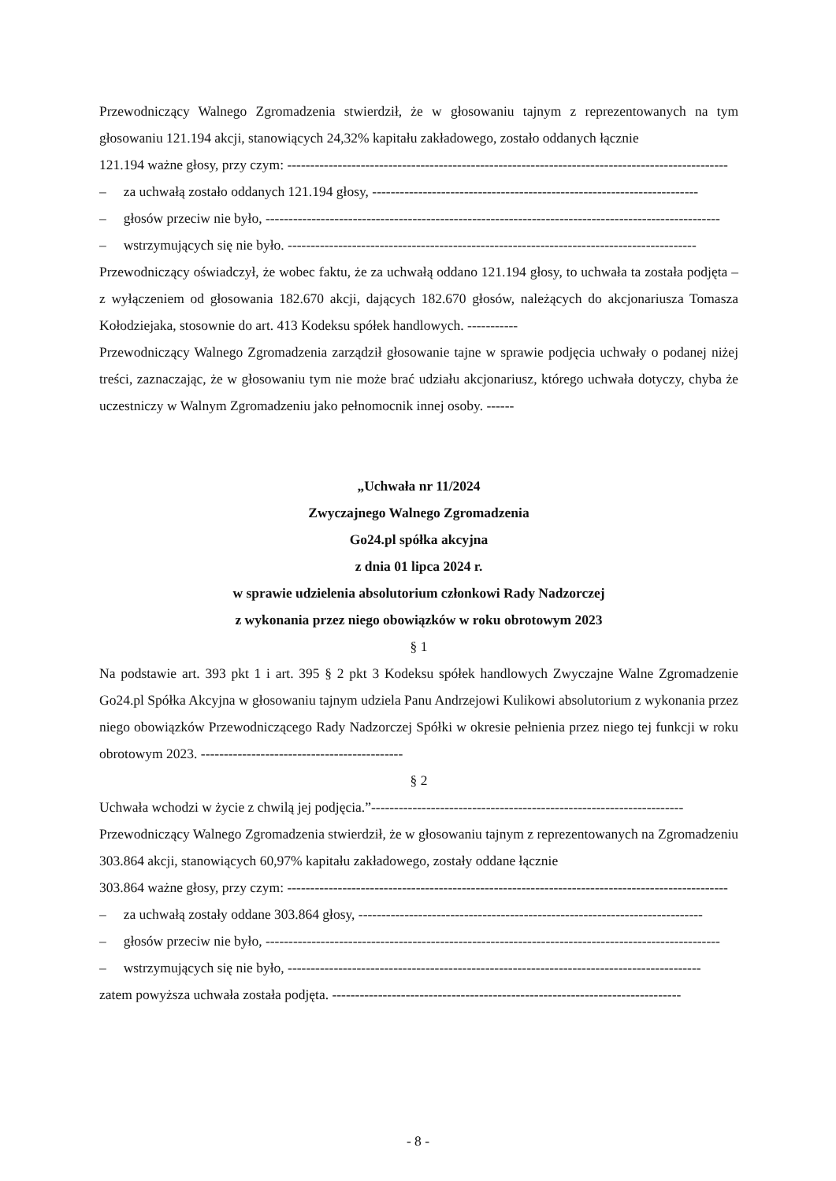Przewodniczący Walnego Zgromadzenia stwierdził, że w głosowaniu tajnym z reprezentowanych na tym głosowaniu 121.194 akcji, stanowiących 24,32% kapitału zakładowego, zostało oddanych łącznie
121.194 ważne głosy, przy czym: ------------------------------------------------------------------------------------------------
– za uchwałą zostało oddanych 121.194 głosy, -----------------------------------------------------------------------
– głosów przeciw nie było, ---------------------------------------------------------------------------------------------------
– wstrzymujących się nie było. -----------------------------------------------------------------------------------------
Przewodniczący oświadczył, że wobec faktu, że za uchwałą oddano 121.194 głosy, to uchwała ta została podjęta – z wyłączeniem od głosowania 182.670 akcji, dających 182.670 głosów, należących do akcjonariusza Tomasza Kołodziejaka, stosownie do art. 413 Kodeksu spółek handlowych. -----------
Przewodniczący Walnego Zgromadzenia zarządził głosowanie tajne w sprawie podjęcia uchwały o podanej niżej treści, zaznaczając, że w głosowaniu tym nie może brać udziału akcjonariusz, którego uchwała dotyczy, chyba że uczestniczy w Walnym Zgromadzeniu jako pełnomocnik innej osoby. ------
„Uchwała nr 11/2024
Zwyczajnego Walnego Zgromadzenia
Go24.pl spółka akcyjna
z dnia 01 lipca 2024 r.
w sprawie udzielenia absolutorium członkowi Rady Nadzorczej
z wykonania przez niego obowiązków w roku obrotowym 2023
§ 1
Na podstawie art. 393 pkt 1 i art. 395 § 2 pkt 3 Kodeksu spółek handlowych Zwyczajne Walne Zgromadzenie Go24.pl Spółka Akcyjna w głosowaniu tajnym udziela Panu Andrzejowi Kulikowi absolutorium z wykonania przez niego obowiązków Przewodniczącego Rady Nadzorczej Spółki w okresie pełnienia przez niego tej funkcji w roku obrotowym 2023. --------------------------------------------
§ 2
Uchwała wchodzi w życie z chwilą jej podjęcia.”--------------------------------------------------------------------
Przewodniczący Walnego Zgromadzenia stwierdził, że w głosowaniu tajnym z reprezentowanych na Zgromadzeniu 303.864 akcji, stanowiących 60,97% kapitału zakładowego, zostały oddane łącznie
303.864 ważne głosy, przy czym: ------------------------------------------------------------------------------------------------
– za uchwałą zostały oddane 303.864 głosy, ---------------------------------------------------------------------------
– głosów przeciw nie było, ---------------------------------------------------------------------------------------------------
– wstrzymujących się nie było, ------------------------------------------------------------------------------------------
zatem powyższa uchwała została podjęta. ----------------------------------------------------------------------------
- 8 -